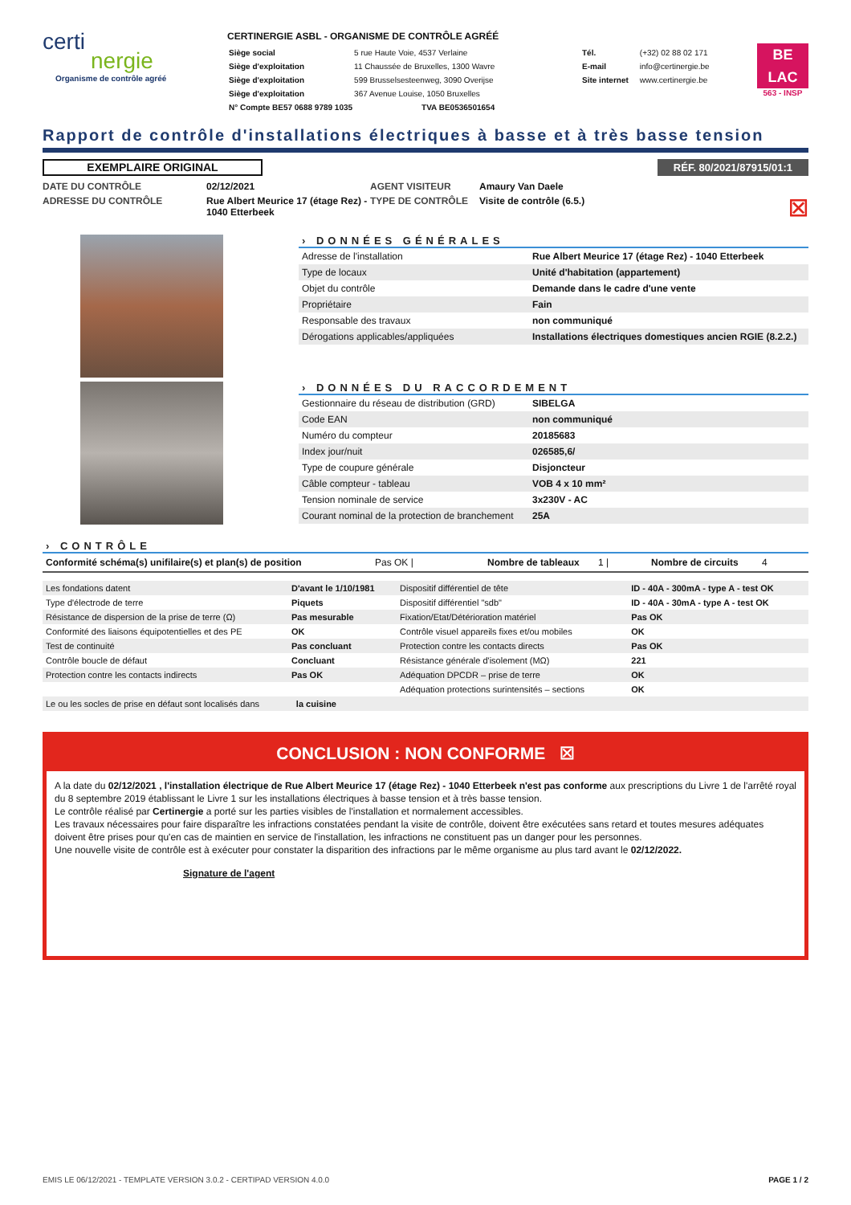certi
nergie
Organisme de contrôle agréé
CERTINERGIE ASBL - ORGANISME DE CONTRÔLE AGRÉÉ
| Siège social | 5 rue Haute Voie, 4537 Verlaine |
| Siège d'exploitation | 11 Chaussée de Bruxelles, 1300 Wavre |
| Siège d'exploitation | 599 Brusselsesteenweg, 3090 Overijse |
| Siège d'exploitation | 367 Avenue Louise, 1050 Bruxelles |
| N° Compte BE57 0688 9789 1035 | TVA BE0536501654 |
| Tél. | (+32) 02 88 02 171 |
| E-mail | info@certinergie.be |
| Site internet | www.certinergie.be |
BE
LAC
563 - INSP
Rapport de contrôle d'installations électriques à basse et à très basse tension
EXEMPLAIRE ORIGINAL
RÉF. 80/2021/87915/01:1
DATE DU CONTRÔLE
02/12/2021
AGENT VISITEUR
Amaury Van Daele
ADRESSE DU CONTRÔLE
Rue Albert Meurice 17 (étage Rez) - 1040 Etterbeek
TYPE DE CONTRÔLE
Visite de contrôle (6.5.) ☒
› DONNÉES GÉNÉRALES
| Adresse de l'installation | Rue Albert Meurice 17 (étage Rez) - 1040 Etterbeek |
| Type de locaux | Unité d'habitation (appartement) |
| Objet du contrôle | Demande dans le cadre d'une vente |
| Propriétaire | Fain |
| Responsable des travaux | non communiqué |
| Dérogations applicables/appliquées | Installations électriques domestiques ancien RGIE (8.2.2.) |
› DONNÉES DU RACCORDEMENT
| Gestionnaire du réseau de distribution (GRD) | SIBELGA |
| Code EAN | non communiqué |
| Numéro du compteur | 20185683 |
| Index jour/nuit | 026585,6/ |
| Type de coupure générale | Disjoncteur |
| Câble compteur - tableau | VOB 4 x 10 mm² |
| Tension nominale de service | 3x230V - AC |
| Courant nominal de la protection de branchement | 25A |
› CONTRÔLE
Conformité schéma(s) unifilaire(s) et plan(s) de position Pas OK | Nombre de tableaux 1 | Nombre de circuits 4
| Les fondations datent | D'avant le 1/10/1981 | Dispositif différentiel de tête | ID - 40A - 300mA - type A - test OK |
| Type d'électrode de terre | Piquets | Dispositif différentiel "sdb" | ID - 40A - 30mA - type A - test OK |
| Résistance de dispersion de la prise de terre (Ω) | Pas mesurable | Fixation/Etat/Détérioration matériel | Pas OK |
| Conformité des liaisons équipotentielles et des PE | OK | Contrôle visuel appareils fixes et/ou mobiles | OK |
| Test de continuité | Pas concluant | Protection contre les contacts directs | Pas OK |
| Contrôle boucle de défaut | Concluant | Résistance générale d'isolement (MΩ) | 221 |
| Protection contre les contacts indirects | Pas OK | Adéquation DPCDR – prise de terre | OK |
| | | Adéquation protections surintensités – sections | OK |
| Le ou les socles de prise en défaut sont localisés dans la cuisine | | | |
CONCLUSION : NON CONFORME ☒
A la date du 02/12/2021 , l'installation électrique de Rue Albert Meurice 17 (étage Rez) - 1040 Etterbeek n'est pas conforme aux prescriptions du Livre 1 de l'arrêté royal du 8 septembre 2019 établissant le Livre 1 sur les installations électriques à basse tension et à très basse tension.
Le contrôle réalisé par Certinergie a porté sur les parties visibles de l'installation et normalement accessibles.
Les travaux nécessaires pour faire disparaître les infractions constatées pendant la visite de contrôle, doivent être exécutées sans retard et toutes mesures adéquates doivent être prises pour qu'en cas de maintien en service de l'installation, les infractions ne constituent pas un danger pour les personnes.
Une nouvelle visite de contrôle est à exécuter pour constater la disparition des infractions par le même organisme au plus tard avant le 02/12/2022.
Signature de l'agent
EMIS LE 06/12/2021 - TEMPLATE VERSION 3.0.2 - CERTIPAD VERSION 4.0.0 PAGE 1 / 2